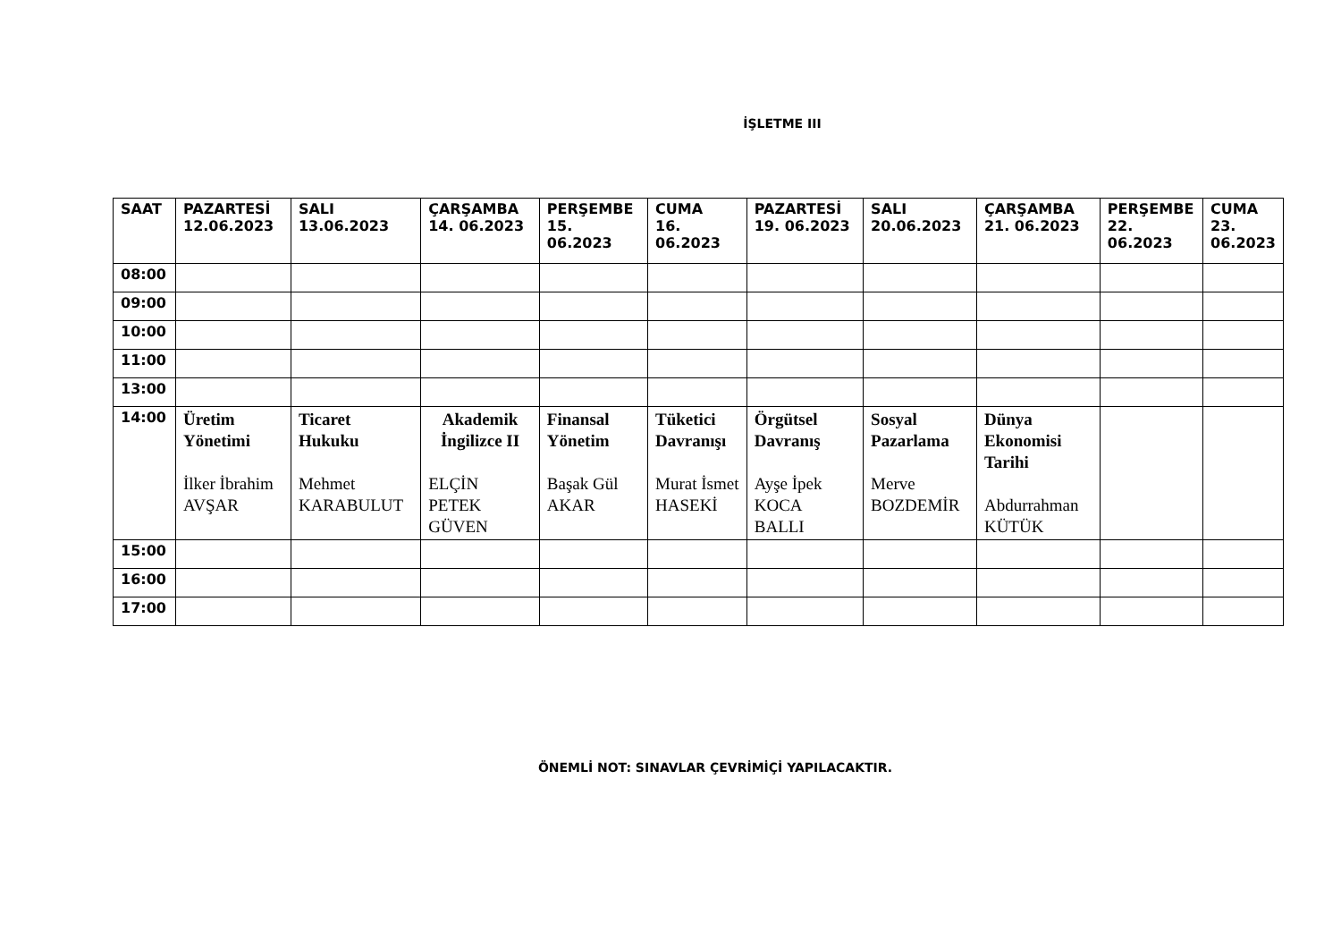İŞLETME III
| SAAT | PAZARTESİ 12.06.2023 | SALI 13.06.2023 | ÇARŞAMBA 14. 06.2023 | PERŞEMBE 15. 06.2023 | CUMA 16. 06.2023 | PAZARTESİ 19. 06.2023 | SALI 20.06.2023 | ÇARŞAMBA 21. 06.2023 | PERŞEMBE 22. 06.2023 | CUMA 23. 06.2023 |
| --- | --- | --- | --- | --- | --- | --- | --- | --- | --- | --- |
| 08:00 | | | | | | | | | | |
| 09:00 | | | | | | | | | | |
| 10:00 | | | | | | | | | | |
| 11:00 | | | | | | | | | | |
| 13:00 | | | | | | | | | | |
| 14:00 | Üretim Yönetimi İlker İbrahim AVŞAR | Ticaret Hukuku Mehmet KARABULUT | Akademik İngilizce II ELÇİN PETEK GÜVEN | Finansal Yönetim Başak Gül AKAR | Tüketici Davranışı Murat İsmet HASEKİ | Örgütsel Davranış Ayşe İpek KOCA BALLI | Sosyal Pazarlama Merve BOZDEMİR | Dünya Ekonomisi Tarihi Abdurrahman KÜTÜK | | |
| 15:00 | | | | | | | | | | |
| 16:00 | | | | | | | | | | |
| 17:00 | | | | | | | | | | |
ÖNEMLİ NOT: SINAVLAR ÇEVRİMİÇİ YAPILACAKTIR.